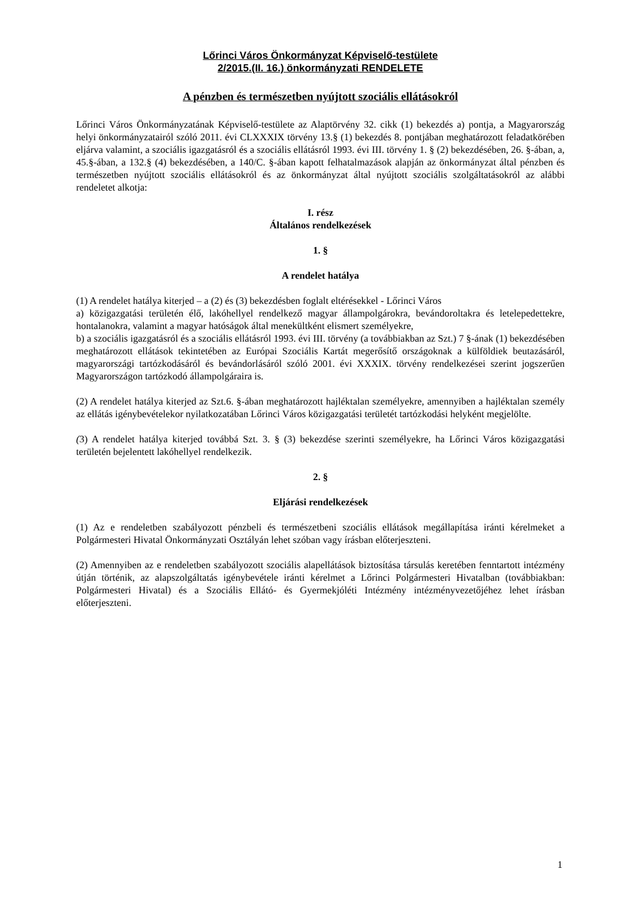Lőrinci Város Önkormányzat Képviselő-testülete
2/2015.(II. 16.) önkormányzati RENDELETE
A pénzben és természetben nyújtott szociális ellátásokról
Lőrinci Város Önkormányzatának Képviselő-testülete az Alaptörvény 32. cikk (1) bekezdés a) pontja, a Magyarország helyi önkormányzatairól szóló 2011. évi CLXXXIX törvény 13.§ (1) bekezdés 8. pontjában meghatározott feladatkörében eljárva valamint, a szociális igazgatásról és a szociális ellátásról 1993. évi III. törvény 1. § (2) bekezdésében, 26. §-ában, a, 45.§-ában, a 132.§ (4) bekezdésében, a 140/C. §-ában kapott felhatalmazások alapján az önkormányzat által pénzben és természetben nyújtott szociális ellátásokról és az önkormányzat által nyújtott szociális szolgáltatásokról az alábbi rendeletet alkotja:
I. rész
Általános rendelkezések
1. §
A rendelet hatálya
(1) A rendelet hatálya kiterjed – a (2) és (3) bekezdésben foglalt eltérésekkel - Lőrinci Város
a) közigazgatási területén élő, lakóhellyel rendelkező magyar állampolgárokra, bevándoroltakra és letelepedettekre, hontalanokra, valamint a magyar hatóságok által menekültként elismert személyekre,
b) a szociális igazgatásról és a szociális ellátásról 1993. évi III. törvény (a továbbiakban az Szt.) 7 §-ának (1) bekezdésében meghatározott ellátások tekintetében az Európai Szociális Kartát megerősítő országoknak a külföldiek beutazásáról, magyarországi tartózkodásáról és bevándorlásáról szóló 2001. évi XXXIX. törvény rendelkezései szerint jogszerűen Magyarországon tartózkodó állampolgáraira is.
(2) A rendelet hatálya kiterjed az Szt.6. §-ában meghatározott hajléktalan személyekre, amennyiben a hajléktalan személy az ellátás igénybevételekor nyilatkozatában Lőrinci Város közigazgatási területét tartózkodási helyként megjelölte.
(3) A rendelet hatálya kiterjed továbbá Szt. 3. § (3) bekezdése szerinti személyekre, ha Lőrinci Város közigazgatási területén bejelentett lakóhellyel rendelkezik.
2. §
Eljárási rendelkezések
(1) Az e rendeletben szabályozott pénzbeli és természetbeni szociális ellátások megállapítása iránti kérelmeket a Polgármesteri Hivatal Önkormányzati Osztályán lehet szóban vagy írásban előterjeszteni.
(2) Amennyiben az e rendeletben szabályozott szociális alapellátások biztosítása társulás keretében fenntartott intézmény útján történik, az alapszolgáltatás igénybevétele iránti kérelmet a Lőrinci Polgármesteri Hivatalban (továbbiakban: Polgármesteri Hivatal) és a Szociális Ellátó- és Gyermekjóléti Intézmény intézményvezetőjéhez lehet írásban előterjeszteni.
1